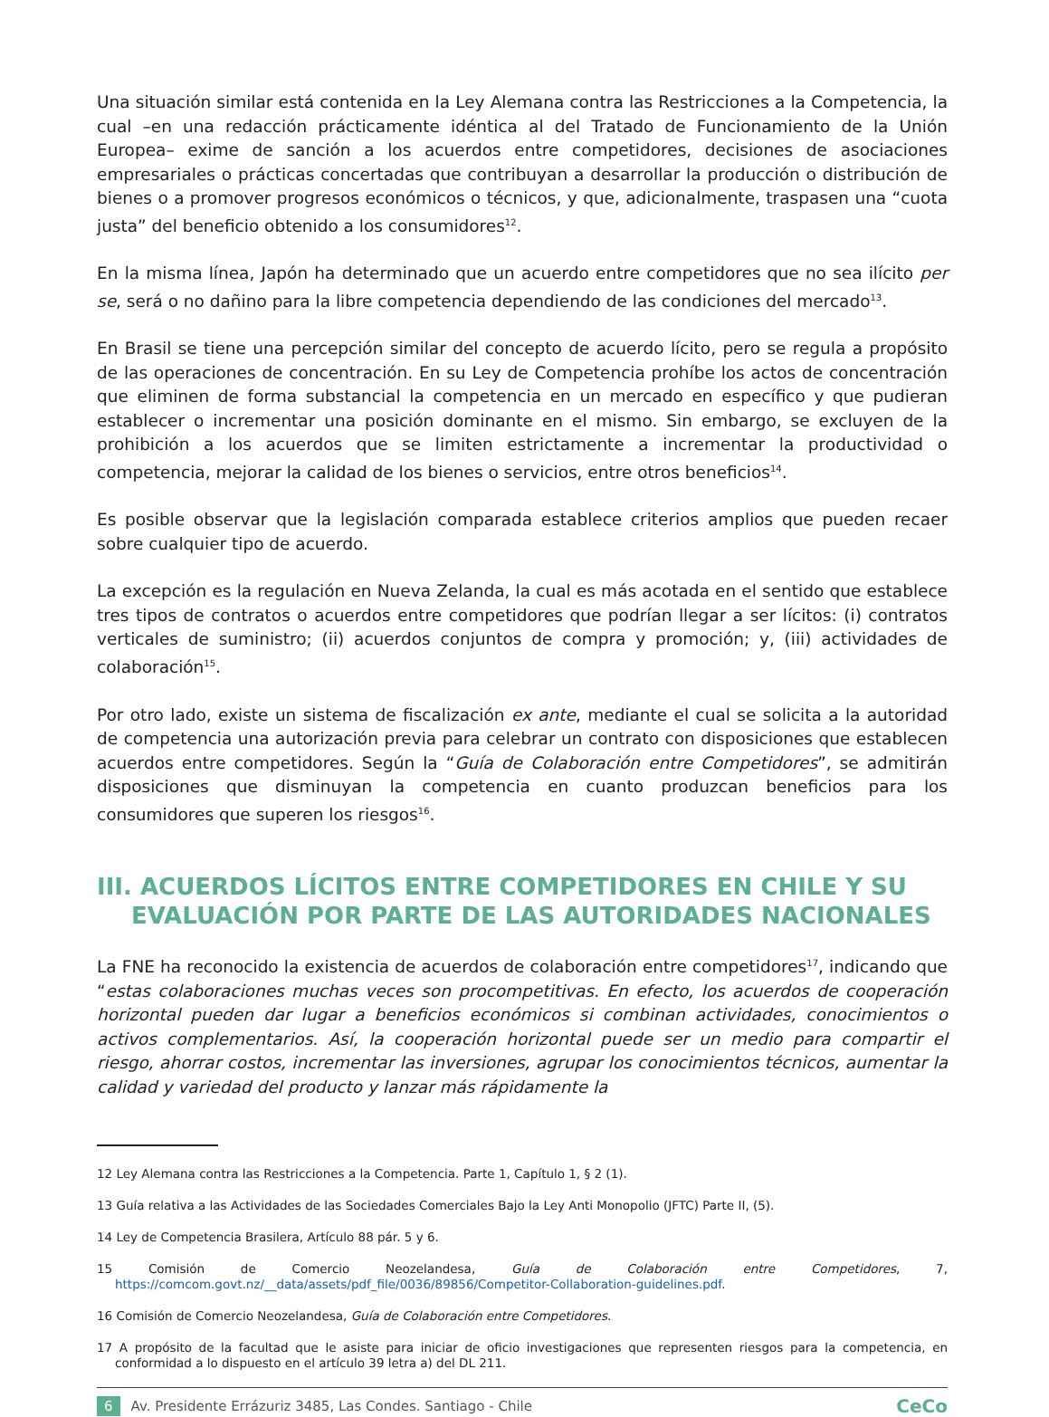Una situación similar está contenida en la Ley Alemana contra las Restricciones a la Competencia, la cual –en una redacción prácticamente idéntica al del Tratado de Funcionamiento de la Unión Europea– exime de sanción a los acuerdos entre competidores, decisiones de asociaciones empresariales o prácticas concertadas que contribuyan a desarrollar la producción o distribución de bienes o a promover progresos económicos o técnicos, y que, adicionalmente, traspasen una “cuota justa” del beneficio obtenido a los consumidores<sup>12</sup>.
En la misma línea, Japón ha determinado que un acuerdo entre competidores que no sea ilícito per se, será o no dañino para la libre competencia dependiendo de las condiciones del mercado<sup>13</sup>.
En Brasil se tiene una percepción similar del concepto de acuerdo lícito, pero se regula a propósito de las operaciones de concentración. En su Ley de Competencia prohíbe los actos de concentración que eliminen de forma substancial la competencia en un mercado en específico y que pudieran establecer o incrementar una posición dominante en el mismo. Sin embargo, se excluyen de la prohibición a los acuerdos que se limiten estrictamente a incrementar la productividad o competencia, mejorar la calidad de los bienes o servicios, entre otros beneficios<sup>14</sup>.
Es posible observar que la legislación comparada establece criterios amplios que pueden recaer sobre cualquier tipo de acuerdo.
La excepción es la regulación en Nueva Zelanda, la cual es más acotada en el sentido que establece tres tipos de contratos o acuerdos entre competidores que podrían llegar a ser lícitos: (i) contratos verticales de suministro; (ii) acuerdos conjuntos de compra y promoción; y, (iii) actividades de colaboración<sup>15</sup>.
Por otro lado, existe un sistema de fiscalización ex ante, mediante el cual se solicita a la autoridad de competencia una autorización previa para celebrar un contrato con disposiciones que establecen acuerdos entre competidores. Según la “Guía de Colaboración entre Competidores”, se admitirán disposiciones que disminuyan la competencia en cuanto produzcan beneficios para los consumidores que superen los riesgos<sup>16</sup>.
III. ACUERDOS LÍCITOS ENTRE COMPETIDORES EN CHILE Y SU EVALUACIÓN POR PARTE DE LAS AUTORIDADES NACIONALES
La FNE ha reconocido la existencia de acuerdos de colaboración entre competidores<sup>17</sup>, indicando que “estas colaboraciones muchas veces son procompetitivas. En efecto, los acuerdos de cooperación horizontal pueden dar lugar a beneficios económicos si combinan actividades, conocimientos o activos complementarios. Así, la cooperación horizontal puede ser un medio para compartir el riesgo, ahorrar costos, incrementar las inversiones, agrupar los conocimientos técnicos, aumentar la calidad y variedad del producto y lanzar más rápidamente la
12 Ley Alemana contra las Restricciones a la Competencia. Parte 1, Capítulo 1, § 2 (1).
13 Guía relativa a las Actividades de las Sociedades Comerciales Bajo la Ley Anti Monopolio (JFTC) Parte II, (5).
14 Ley de Competencia Brasilera, Artículo 88 pár. 5 y 6.
15 Comisión de Comercio Neozelandesa, Guía de Colaboración entre Competidores, 7, https://comcom.govt.nz/__data/assets/pdf_file/0036/89856/Competitor-Collaboration-guidelines.pdf.
16 Comisión de Comercio Neozelandesa, Guía de Colaboración entre Competidores.
17 A propósito de la facultad que le asiste para iniciar de oficio investigaciones que representen riesgos para la competencia, en conformidad a lo dispuesto en el artículo 39 letra a) del DL 211.
6 Av. Presidente Errázuriz 3485, Las Condes. Santiago - Chile CeCo